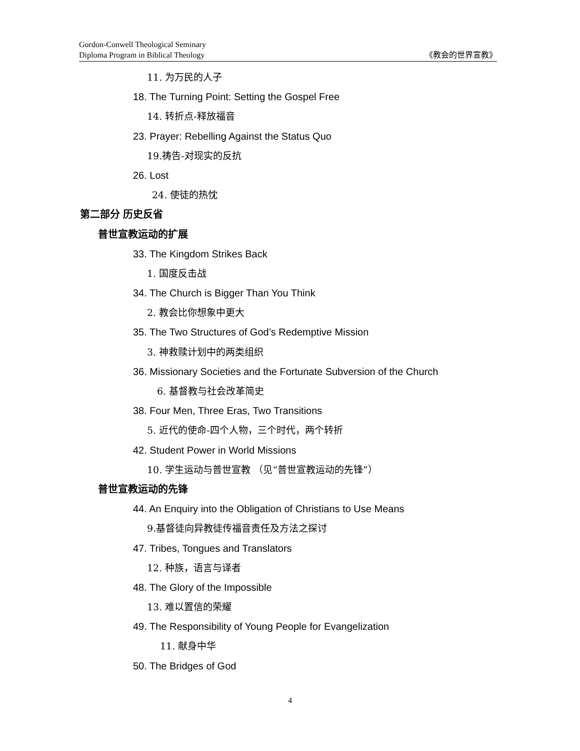Gordon-Conwell Theological Seminary
Diploma Program in Biblical Theology
《教会的世界宣教》
11. 为万民的人子
18. The Turning Point: Setting the Gospel Free
14. 转折点-释放福音
23. Prayer: Rebelling Against the Status Quo
19.祷告-对现实的反抗
26. Lost
24. 使徒的热忱
第二部分 历史反省
普世宣教运动的扩展
33. The Kingdom Strikes Back
1. 国度反击战
34. The Church is Bigger Than You Think
2. 教会比你想象中更大
35. The Two Structures of God’s Redemptive Mission
3. 神救赎计划中的两类组织
36. Missionary Societies and the Fortunate Subversion of the Church
6. 基督教与社会改革简史
38. Four Men, Three Eras, Two Transitions
5. 近代的使命-四个人物，三个时代，两个转折
42. Student Power in World Missions
10. 学生运动与普世宣教 （见“普世宣教运动的先锋”）
普世宣教运动的先锋
44. An Enquiry into the Obligation of Christians to Use Means
9.基督徒向异教徒传福音责任及方法之探讨
47. Tribes, Tongues and Translators
12. 种族，语言与译者
48. The Glory of the Impossible
13. 难以置信的荣耀
49. The Responsibility of Young People for Evangelization
11. 献身中华
50. The Bridges of God
4